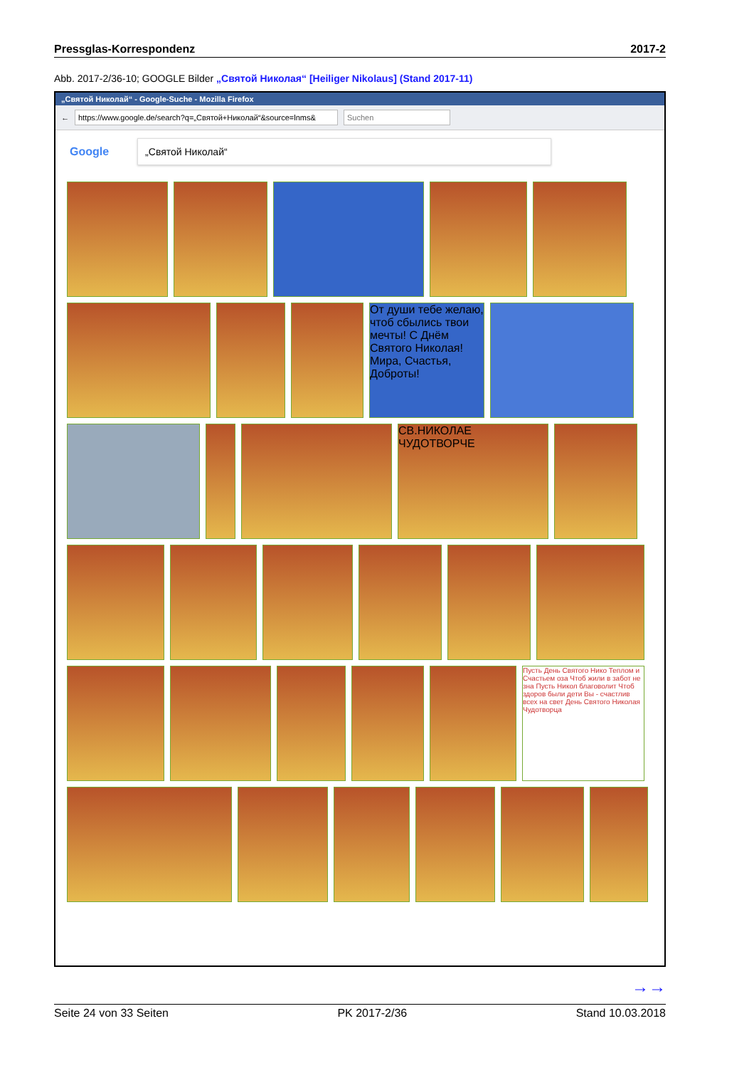Pressglas-Korrespondenz 2017-2
Abb. 2017-2/36-10; GOOGLE Bilder „Святой Николая“ [Heiliger Nikolaus] (Stand 2017-11)
„Святой Николай“ - Google-Suche - Mozilla Firefox
←
https://www.google.de/search?q=„Святой+Николай“&source=lnms&
Suchen
Google
„Святой Николай“
От души тебе желаю, чтоб сбылись твои мечты! С Днём Святого Николая! Мира, Счастья, Доброты!
СВ.НИКОЛАЕ ЧУДОТВОРЧЕ
Пусть День Святого Нико Теплом и Счастьем оза Чтоб жили в забот не зна Пусть Никол благоволит Чтоб здоров были дети Вы - счастлив всех на свет День Святого Николая Чудотворца
→→
Seite 24 von 33 Seiten PK 2017-2/36 Stand 10.03.2018